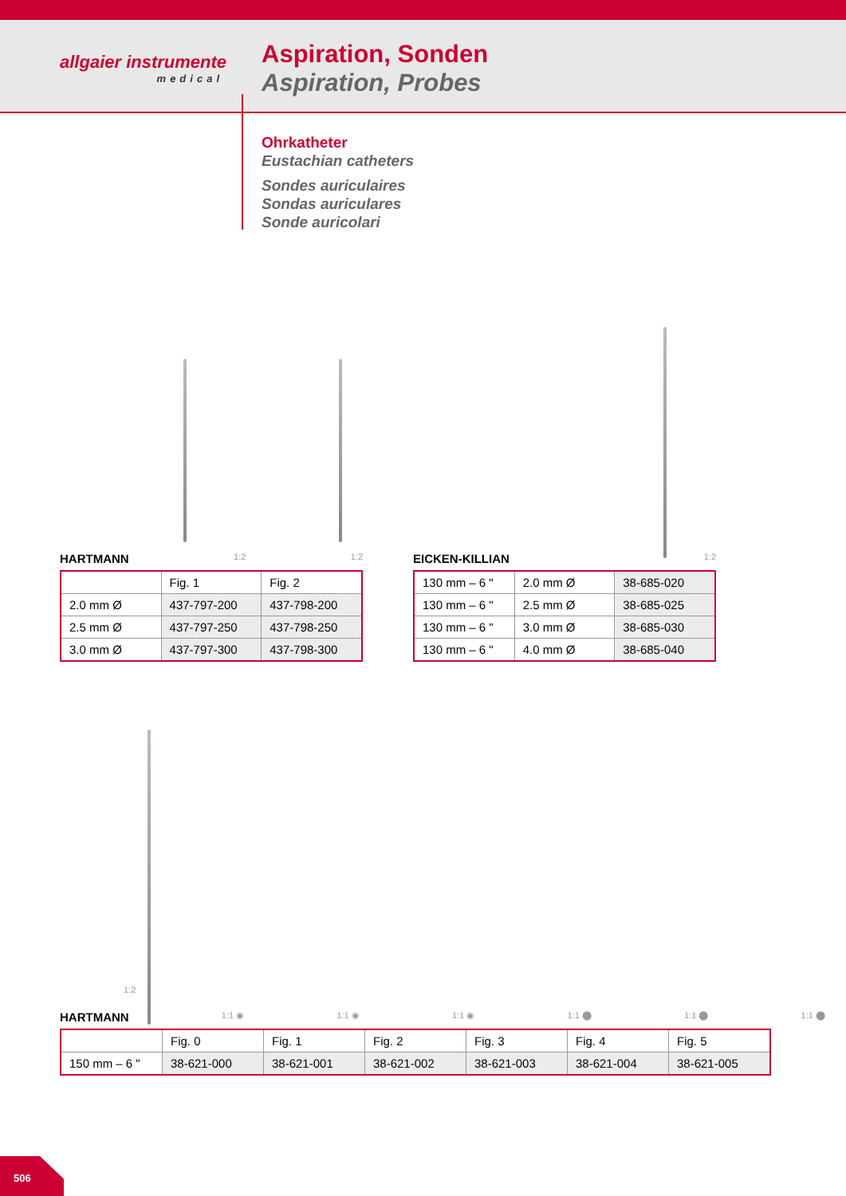allgaier instrumente
medical
Aspiration, Sonden
Aspiration, Probes
Ohrkatheter
Eustachian catheters
Sondes auriculaires
Sondas auriculares
Sonde auricolari
HARTMANN 1:2 1:2
| | Fig. 1 | Fig. 2 |
| 2.0 mm Ø | 437-797-200 | 437-798-200 |
| 2.5 mm Ø | 437-797-250 | 437-798-250 |
| 3.0 mm Ø | 437-797-300 | 437-798-300 |
EICKEN-KILLIAN 1:2
| 130 mm – 6 " | 2.0 mm Ø | 38-685-020 |
| 130 mm – 6 " | 2.5 mm Ø | 38-685-025 |
| 130 mm – 6 " | 3.0 mm Ø | 38-685-030 |
| 130 mm – 6 " | 4.0 mm Ø | 38-685-040 |
1:2
HARTMANN 1:1 ◉ 1:1 ◉ 1:1 ◉ 1:1 ⬤ 1:1 ⬤ 1:1 ⬤
| | Fig. 0 | Fig. 1 | Fig. 2 | Fig. 3 | Fig. 4 | Fig. 5 |
| 150 mm – 6 " | 38-621-000 | 38-621-001 | 38-621-002 | 38-621-003 | 38-621-004 | 38-621-005 |
506